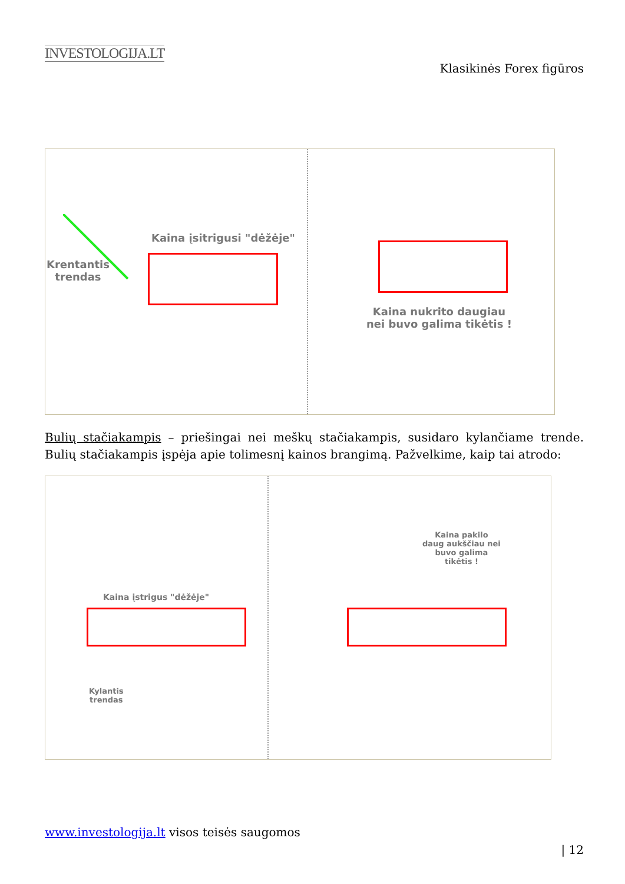INVESTOLOGIJA.LT
Klasikinės Forex figūros
Krentantis
trendas
Kaina įsitrigusi "dėžėje"
Kaina nukrito daugiau
nei buvo galima tikėtis !
Bulių stačiakampis – priešingai nei meškų stačiakampis, susidaro kylančiame trende. Bulių stačiakampis įspėja apie tolimesnį kainos brangimą. Pažvelkime, kaip tai atrodo:
Kaina įstrigus "dėžėje"
Kylantis
trendas
Kaina pakilo
daug aukščiau nei
buvo galima
tikėtis !
www.investologija.lt visos teisės saugomos
| 12